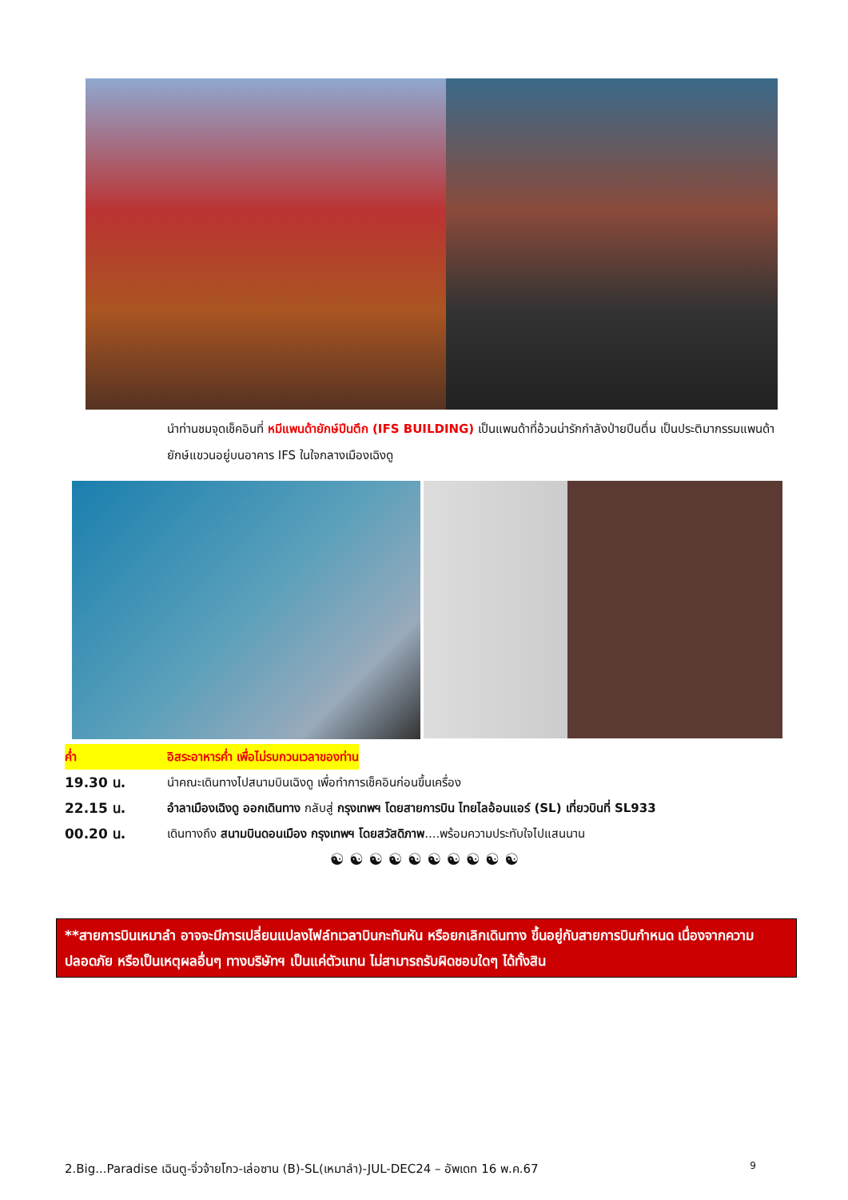นำท่านชมจุดเช็คอินที่ หมีแพนด้ายักษ์ปีนตึก (IFS BUILDING) เป็นแพนด้าที่อ้วนน่ารักกำลังป่ายปีนตึ่น เป็นประติมากรรมแพนด้ายักษ์แขวนอยู่บนอาคาร IFS ในใจกลางเมืองเฉิงดู
ค่ำ อิสระอาหารค่ำ เพื่อไม่รบกวนเวลาของท่าน
19.30 น. นำคณะเดินทางไปสนามบินเฉิงดู เพื่อทำการเช็คอินก่อนขึ้นเครื่อง
22.15 น. อำลาเมืองเฉิงดู ออกเดินทาง กลับสู่ กรุงเทพฯ โดยสายการบิน ไทยไลอ้อนแอร์ (SL) เที่ยวบินที่ SL933
00.20 น. เดินทางถึง สนามบินดอนเมือง กรุงเทพฯ โดยสวัสดิภาพ....พร้อมความประทับใจไปแสนนาน
☯ ☯ ☯ ☯ ☯ ☯ ☯ ☯ ☯ ☯
**สายการบินเหมาลำ อาจจะมีการเปลี่ยนแปลงไฟล์ทเวลาบินกะทันหัน หรือยกเลิกเดินทาง ขึ้นอยู่กับสายการบินกำหนด เนื่องจากความปลอดภัย หรือเป็นเหตุผลอื่นๆ ทางบริษัทฯ เป็นแค่ตัวแทน ไม่สามารถรับผิดชอบใดๆ ได้ทั้งสิน
2.Big...Paradise เฉินตู-จิ่วจ้ายโกว-เล่อซาน (B)-SL(เหมาลำ)-JUL-DEC24 – อัพเดท 16 พ.ค.67 9